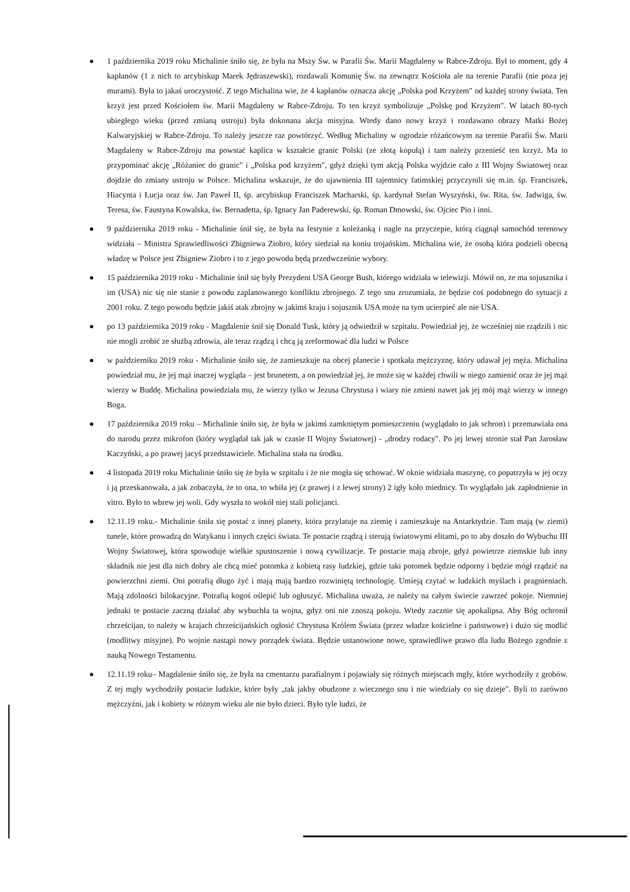● 1 października 2019 roku Michalinie śniło się, że była na Mszy Św. w Parafii Św. Marii Magdaleny w Rabce-Zdroju. Był to moment, gdy 4 kapłanów (1 z nich to arcybiskup Marek Jędraszewski), rozdawali Komunię Św. na zewnątrz Kościoła ale na terenie Parafii (nie poza jej murami). Była to jakaś uroczystość. Z tego Michalina wie, że 4 kapłanów oznacza akcję „Polska pod Krzyżem" od każdej strony świata. Ten krzyż jest przed Kościołem św. Marii Magdaleny w Rabce-Zdroju. To ten krzyż symbolizuje „Polskę pod Krzyżem". W latach 80-tych ubiegłego wieku (przed zmianą ustroju) była dokonana akcja misyjna. Wtedy dano nowy krzyż i rozdawano obrazy Matki Bożej Kalwaryjskiej w Rabce-Zdroju. To należy jeszcze raz powtórzyć. Według Michaliny w ogrodzie różańcowym na terenie Parafii Św. Marii Magdaleny w Rabce-Zdroju ma powstać kaplica w kształcie granic Polski (ze złotą kopułą) i tam należy przenieść ten krzyż. Ma to przypominać akcję „Różaniec do granic" i „Polska pod krzyżem", gdyż dzięki tym akcją Polska wyjdzie cało z III Wojny Światowej oraz dojdzie do zmiany ustroju w Polsce. Michalina wskazuje, że do ujawnienia III tajemnicy fatimskiej przyczynili się m.in. śp. Franciszek, Hiacynta i Łucja oraz św. Jan Paweł II, śp. arcybiskup Franciszek Macharski, śp. kardynał Stefan Wyszyński, św. Rita, św. Jadwiga, św. Teresa, św. Faustyna Kowalska, św. Bernadetta, śp. Ignacy Jan Paderewski, śp. Roman Dmowski, św. Ojciec Pio i inni.
● 9 października 2019 roku - Michalinie śnił się, że była na festynie z koleżanką i nagle na przyczepie, którą ciągnął samochód terenowy widziała – Ministra Sprawiedliwości Zbigniewa Ziobro, który siedział na koniu trojańskim. Michalina wie, że osobą która podzieli obecną władzę w Polsce jest Zbigniew Ziobro i to z jego powodu będą przedwcześnie wybory.
● 15 października 2019 roku - Michalinie śnił się były Prezydent USA George Bush, którego widziała w telewizji. Mówił on, że ma sojusznika i im (USA) nic się nie stanie z powodu zaplanowanego konfliktu zbrojnego. Z tego snu zrozumiała, że będzie coś podobnego do sytuacji z 2001 roku. Z tego powodu będzie jakiś atak zbrojny w jakimś kraju i sojusznik USA może na tym ucierpieć ale nie USA.
● po 13 października 2019 roku - Magdalenie śnił się Donald Tusk, który ją odwiedził w szpitalu. Powiedział jej, że wcześniej nie rządzili i nic nie mogli zrobić ze służbą zdrowia, ale teraz rządzą i chcą ją zreformować dla ludzi w Polsce
● w październiku 2019 roku - Michalinie śniło się, że zamieszkuje na obcej planecie i spotkała mężczyznę, który udawał jej męża. Michalina powiedział mu, że jej mąż inaczej wygląda – jest brunetem, a on powiedział jej, że może się w każdej chwili w niego zamienić oraz że jej mąż wierzy w Buddę. Michalina powiedziała mu, że wierzy tylko w Jezusa Chrystusa i wiary nie zmieni nawet jak jej mój mąż wierzy w innego Boga.
● 17 października 2019 roku – Michalinie śniło się, że była w jakimś zamkniętym pomieszczeniu (wyglądało to jak schron) i przemawiała ona do narodu przez mikrofon (który wyglądał tak jak w czasie II Wojny Światowej) - „drodzy rodacy". Po jej lewej stronie stał Pan Jarosław Kaczyński, a po prawej jacyś przedstawiciele. Michalina stała na środku.
● 4 listopada 2019 roku Michalinie śniło się że była w szpitalu i że nie mogła się schować. W oknie widziała maszynę, co popatrzyła w jej oczy i ją przeskanowała, a jak zobaczyła, że to ona, to wbiła jej (z prawej i z lewej strony) 2 igły koło miednicy. To wyglądało jak zapłodnienie in vitro. Było to wbrew jej woli. Gdy wyszła to wokół niej stali policjanci.
● 12.11.19 roku.- Michalinie śniła się postać z innej planety, która przylatuje na ziemię i zamieszkuje na Antarktydzie. Tam mają (w ziemi) tunele, które prowadzą do Watykanu i innych części świata. Te postacie rządzą i sterują światowymi elitami, po to aby doszło do Wybuchu III Wojny Światowej, która spowoduje wielkie spustoszenie i nową cywilizacje. Te postacie mają zbroje, gdyż powietrze ziemskie lub inny składnik nie jest dla nich dobry ale chcą mieć potomka z kobietą rasy ludzkiej, gdzie taki potomek będzie odporny i będzie mógł rządzić na powierzchni ziemi. Oni potrafią długo żyć i mają mają bardzo rozwiniętą technologię. Umieją czytać w ludzkich myślach i pragnieniach. Mają zdolności bilokacyjne. Potrafią kogoś oślepić lub ogłuszyć. Michalina uważa, ze należy na całym świecie zawrzeć pokoje. Niemniej jednaki te postacie zaczną działać aby wybuchła ta wojna, gdyż oni nie znoszą pokoju. Wtedy zacznie się apokalipsa. Aby Bóg ochronił chrześcijan, to należy w krajach chrześcijańskich ogłosić Chrystusa Królem Świata (przez władze kościelne i państwowe) i dużo się modlić (modlitwy misyjne). Po wojnie nastąpi nowy porządek świata. Będzie ustanowione nowe, sprawiedliwe prawo dla ludu Bożego zgodnie z nauką Nowego Testamentu.
● 12.11.19 roku– Magdalenie śniło się, że była na cmentarzu parafialnym i pojawiały się różnych miejscach mgły, które wychodziły z grobów. Z tej mgły wychodziły postacie ludzkie, które były „tak jakby obudzone z wiecznego snu i nie wiedziały co się dzieje". Byli to zarówno mężczyźni, jak i kobiety w różnym wieku ale nie było dzieci. Było tyle ludzi, że